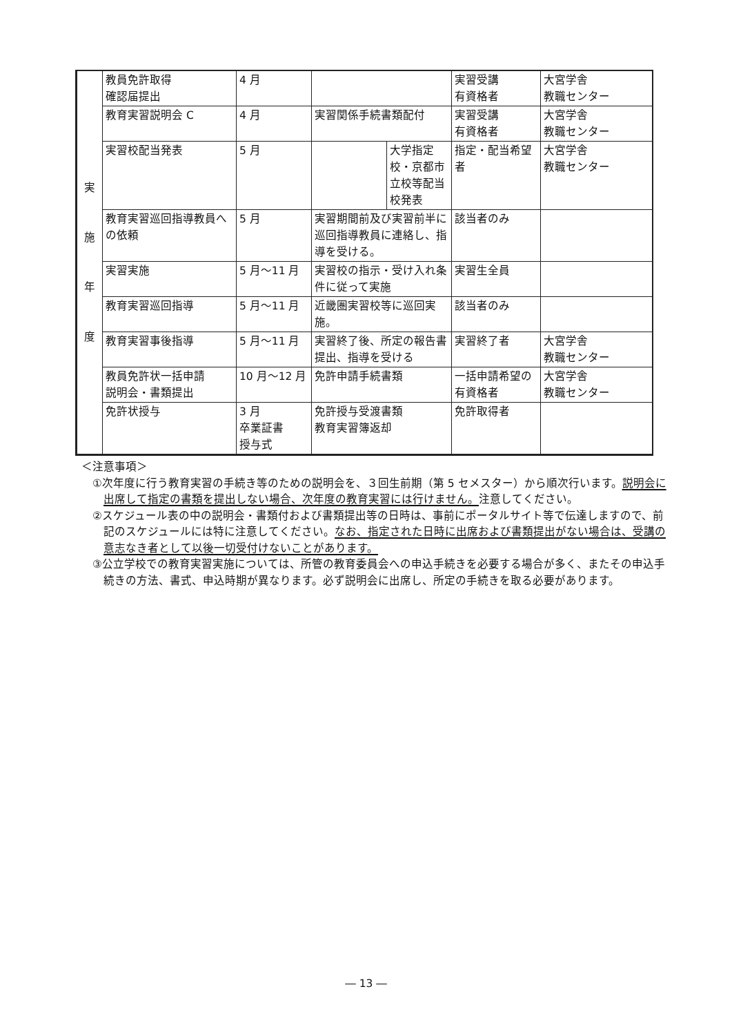| 実 施 年 度 | 教員免許取得 確認届提出 | 4 月 | | | 実習受講 有資格者 | 大宮学舎 教職センター |
| | 教育実習説明会 C | 4 月 | 実習関係手続書類配付 | | 実習受講 有資格者 | 大宮学舎 教職センター |
| | 実習校配当発表 | 5 月 | | 大学指定校・京都市立校等配当校発表 | 指定・配当希望者 | 大宮学舎 教職センター |
| | 教育実習巡回指導教員への依頼 | 5 月 | 実習期間前及び実習前半に巡回指導教員に連絡し、指導を受ける。 | | 該当者のみ | |
| | 実習実施 | 5 月～11 月 | 実習校の指示・受け入れ条件に従って実施 | | 実習生全員 | |
| | 教育実習巡回指導 | 5 月～11 月 | 近畿圏実習校等に巡回実施。 | | 該当者のみ | |
| | 教育実習事後指導 | 5 月～11 月 | 実習終了後、所定の報告書提出、指導を受ける | | 実習終了者 | 大宮学舎 教職センター |
| | 教員免許状一括申請 説明会・書類提出 | 10 月～12 月 | 免許申請手続書類 | | 一括申請希望の有資格者 | 大宮学舎 教職センター |
| | 免許状授与 | 3 月 卒業証書 授与式 | 免許授与受渡書類 教育実習簿返却 | | 免許取得者 | |
＜注意事項＞
①次年度に行う教育実習の手続き等のための説明会を、３回生前期（第 5 セメスター）から順次行います。説明会に出席して指定の書類を提出しない場合、次年度の教育実習には行けません。注意してください。
②スケジュール表の中の説明会・書類付および書類提出等の日時は、事前にポータルサイト等で伝達しますので、前記のスケジュールには特に注意してください。なお、指定された日時に出席および書類提出がない場合は、受講の意志なき者として以後一切受付けないことがあります。
③公立学校での教育実習実施については、所管の教育委員会への申込手続きを必要する場合が多く、またその申込手続きの方法、書式、申込時期が異なります。必ず説明会に出席し、所定の手続きを取る必要があります。
― 13 ―